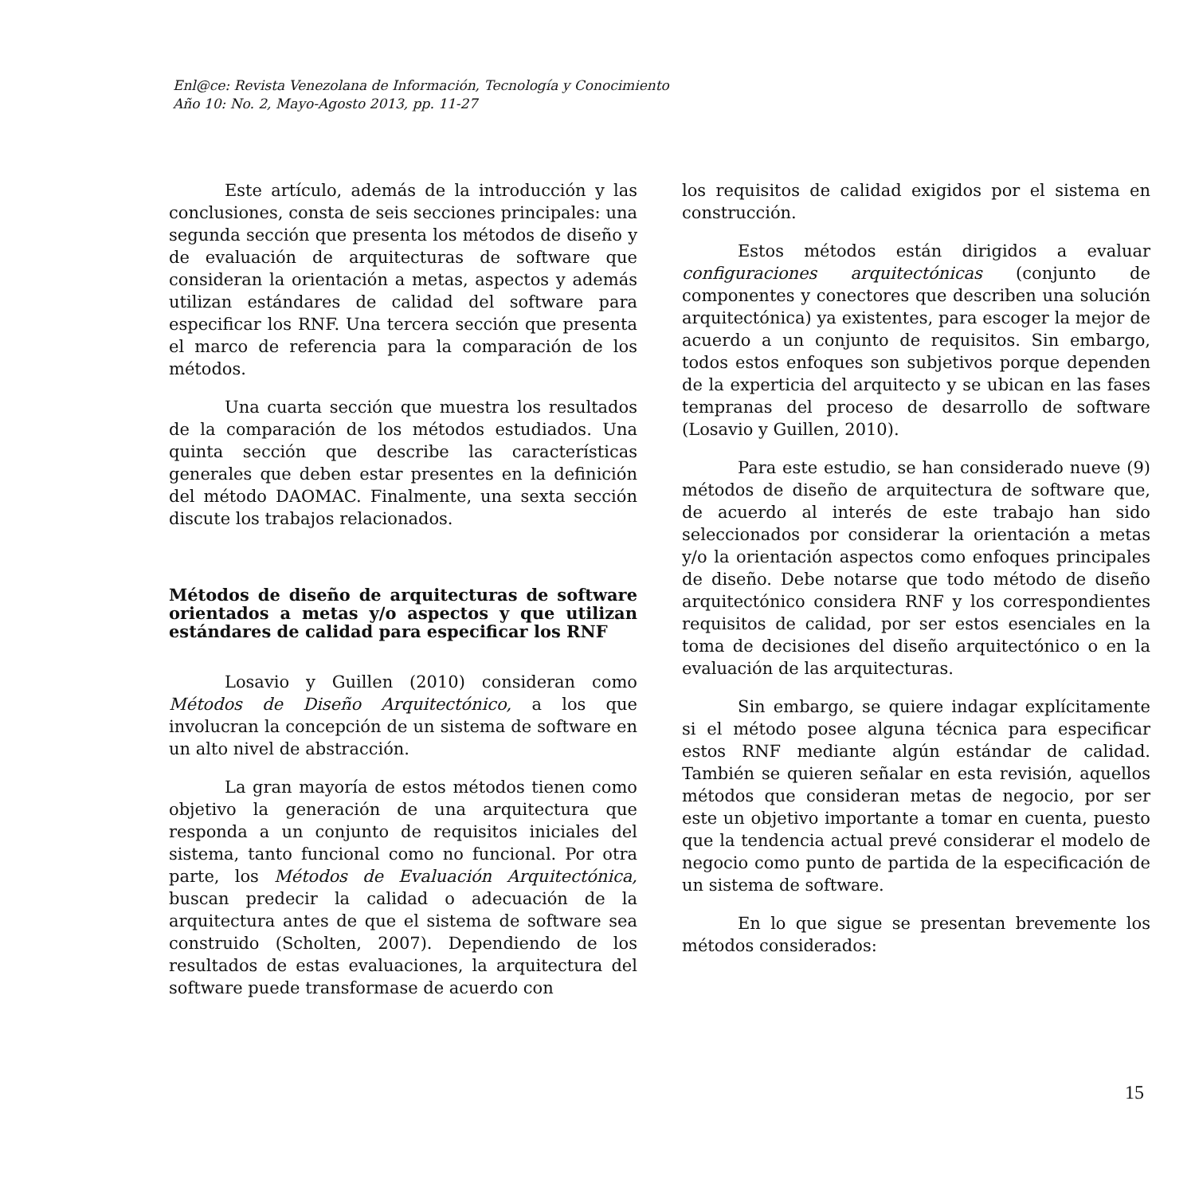Enl@ce: Revista Venezolana de Información, Tecnología y Conocimiento
Año 10: No. 2, Mayo-Agosto 2013, pp. 11-27
Este artículo, además de la introducción y las conclusiones, consta de seis secciones principales: una segunda sección que presenta los métodos de diseño y de evaluación de arquitecturas de software que consideran la orientación a metas, aspectos y además utilizan estándares de calidad del software para especificar los RNF. Una tercera sección que presenta el marco de referencia para la comparación de los métodos.
Una cuarta sección que muestra los resultados de la comparación de los métodos estudiados. Una quinta sección que describe las características generales que deben estar presentes en la definición del método DAOMAC. Finalmente, una sexta sección discute los trabajos relacionados.
Métodos de diseño de arquitecturas de software orientados a metas y/o aspectos y que utilizan estándares de calidad para especificar los RNF
Losavio y Guillen (2010) consideran como Métodos de Diseño Arquitectónico, a los que involucran la concepción de un sistema de software en un alto nivel de abstracción.
La gran mayoría de estos métodos tienen como objetivo la generación de una arquitectura que responda a un conjunto de requisitos iniciales del sistema, tanto funcional como no funcional. Por otra parte, los Métodos de Evaluación Arquitectónica, buscan predecir la calidad o adecuación de la arquitectura antes de que el sistema de software sea construido (Scholten, 2007). Dependiendo de los resultados de estas evaluaciones, la arquitectura del software puede transformase de acuerdo con
los requisitos de calidad exigidos por el sistema en construcción.
Estos métodos están dirigidos a evaluar configuraciones arquitectónicas (conjunto de componentes y conectores que describen una solución arquitectónica) ya existentes, para escoger la mejor de acuerdo a un conjunto de requisitos. Sin embargo, todos estos enfoques son subjetivos porque dependen de la experticia del arquitecto y se ubican en las fases tempranas del proceso de desarrollo de software (Losavio y Guillen, 2010).
Para este estudio, se han considerado nueve (9) métodos de diseño de arquitectura de software que, de acuerdo al interés de este trabajo han sido seleccionados por considerar la orientación a metas y/o la orientación aspectos como enfoques principales de diseño. Debe notarse que todo método de diseño arquitectónico considera RNF y los correspondientes requisitos de calidad, por ser estos esenciales en la toma de decisiones del diseño arquitectónico o en la evaluación de las arquitecturas.
Sin embargo, se quiere indagar explícitamente si el método posee alguna técnica para especificar estos RNF mediante algún estándar de calidad. También se quieren señalar en esta revisión, aquellos métodos que consideran metas de negocio, por ser este un objetivo importante a tomar en cuenta, puesto que la tendencia actual prevé considerar el modelo de negocio como punto de partida de la especificación de un sistema de software.
En lo que sigue se presentan brevemente los métodos considerados:
15